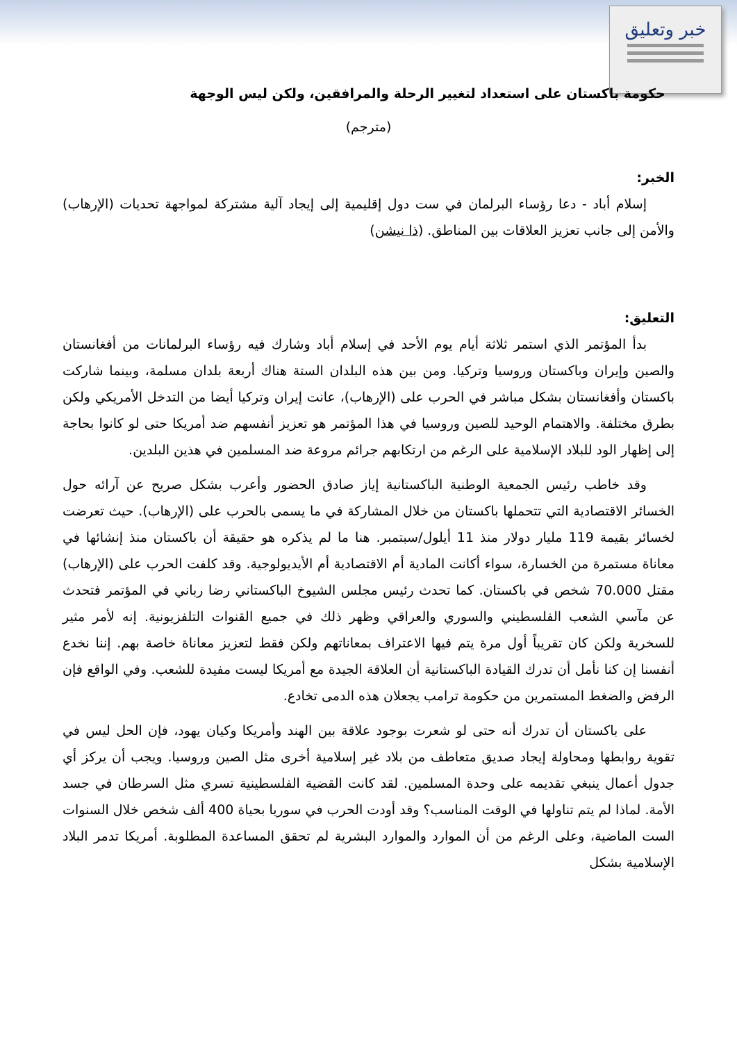خبر وتعليق
حكومة باكستان على استعداد لتغيير الرحلة والمرافقين، ولكن ليس الوجهة
(مترجم)
الخبر:
إسلام أباد - دعا رؤساء البرلمان في ست دول إقليمية إلى إيجاد آلية مشتركة لمواجهة تحديات (الإرهاب) والأمن إلى جانب تعزيز العلاقات بين المناطق. (ذا نيشن)
التعليق:
بدأ المؤتمر الذي استمر ثلاثة أيام يوم الأحد في إسلام أباد وشارك فيه رؤساء البرلمانات من أفغانستان والصين وإيران وباكستان وروسيا وتركيا. ومن بين هذه البلدان الستة هناك أربعة بلدان مسلمة، وبينما شاركت باكستان وأفغانستان بشكل مباشر في الحرب على (الإرهاب)، عانت إيران وتركيا أيضا من التدخل الأمريكي ولكن بطرق مختلفة. والاهتمام الوحيد للصين وروسيا في هذا المؤتمر هو تعزيز أنفسهم ضد أمريكا حتى لو كانوا بحاجة إلى إظهار الود للبلاد الإسلامية على الرغم من ارتكابهم جرائم مروعة ضد المسلمين في هذين البلدين.
وقد خاطب رئيس الجمعية الوطنية الباكستانية إياز صادق الحضور وأعرب بشكل صريح عن آرائه حول الخسائر الاقتصادية التي تتحملها باكستان من خلال المشاركة في ما يسمى بالحرب على (الإرهاب). حيث تعرضت لخسائر بقيمة 119 مليار دولار منذ 11 أيلول/سبتمبر. هنا ما لم يذكره هو حقيقة أن باكستان منذ إنشائها في معاناة مستمرة من الخسارة، سواء أكانت المادية أم الاقتصادية أم الأيديولوجية. وقد كلفت الحرب على (الإرهاب) مقتل 70.000 شخص في باكستان. كما تحدث رئيس مجلس الشيوخ الباكستاني رضا رباني في المؤتمر فتحدث عن مآسي الشعب الفلسطيني والسوري والعراقي وظهر ذلك في جميع القنوات التلفزيونية. إنه لأمر مثير للسخرية ولكن كان تقريباً أول مرة يتم فيها الاعتراف بمعاناتهم ولكن فقط لتعزيز معاناة خاصة بهم. إننا نخدع أنفسنا إن كنا نأمل أن تدرك القيادة الباكستانية أن العلاقة الجيدة مع أمريكا ليست مفيدة للشعب. وفي الواقع فإن الرفض والضغط المستمرين من حكومة ترامب يجعلان هذه الدمى تخادع.
على باكستان أن تدرك أنه حتى لو شعرت بوجود علاقة بين الهند وأمريكا وكيان يهود، فإن الحل ليس في تقوية روابطها ومحاولة إيجاد صديق متعاطف من بلاد غير إسلامية أخرى مثل الصين وروسيا. ويجب أن يركز أي جدول أعمال ينبغي تقديمه على وحدة المسلمين. لقد كانت القضية الفلسطينية تسري مثل السرطان في جسد الأمة. لماذا لم يتم تناولها في الوقت المناسب؟ وقد أودت الحرب في سوريا بحياة 400 ألف شخص خلال السنوات الست الماضية، وعلى الرغم من أن الموارد والموارد البشرية لم تحقق المساعدة المطلوبة. أمريكا تدمر البلاد الإسلامية بشكل